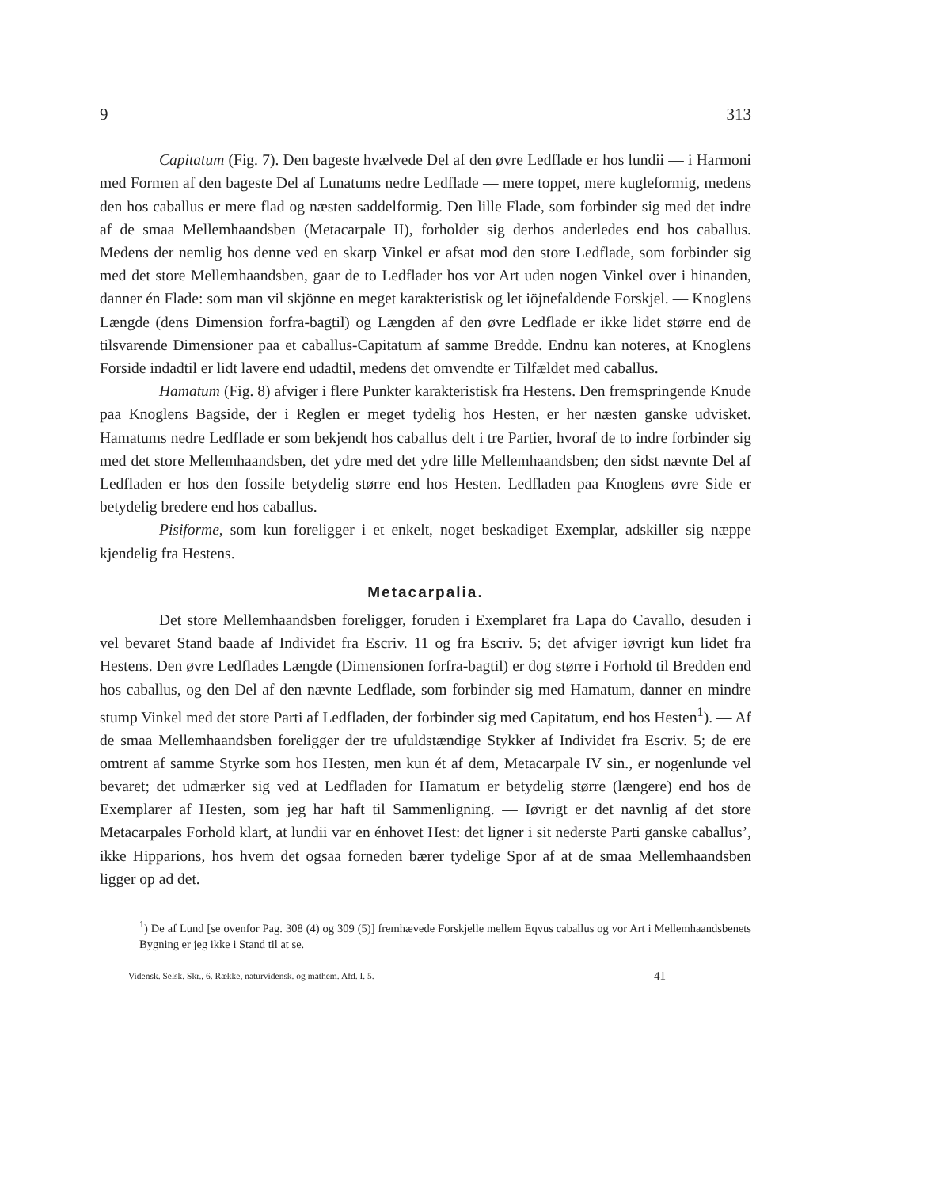9 313
Capitatum (Fig. 7). Den bageste hvælvede Del af den øvre Ledflade er hos lundii — i Harmoni med Formen af den bageste Del af Lunatums nedre Ledflade — mere toppet, mere kugleformig, medens den hos caballus er mere flad og næsten saddelformig. Den lille Flade, som forbinder sig med det indre af de smaa Mellemhaandsben (Metacarpale II), forholder sig derhos anderledes end hos caballus. Medens der nemlig hos denne ved en skarp Vinkel er afsat mod den store Ledflade, som forbinder sig med det store Mellemhaandsben, gaar de to Ledflader hos vor Art uden nogen Vinkel over i hinanden, danner én Flade: som man vil skjönne en meget karakteristisk og let iöjnefaldende Forskjel. — Knoglens Længde (dens Dimension forfra-bagtil) og Længden af den øvre Ledflade er ikke lidet større end de tilsvarende Dimensioner paa et caballus-Capitatum af samme Bredde. Endnu kan noteres, at Knoglens Forside indadtil er lidt lavere end udadtil, medens det omvendte er Tilfældet med caballus.
Hamatum (Fig. 8) afviger i flere Punkter karakteristisk fra Hestens. Den fremspringende Knude paa Knoglens Bagside, der i Reglen er meget tydelig hos Hesten, er her næsten ganske udvisket. Hamatums nedre Ledflade er som bekjendt hos caballus delt i tre Partier, hvoraf de to indre forbinder sig med det store Mellemhaandsben, det ydre med det ydre lille Mellemhaandsben; den sidst nævnte Del af Ledfladen er hos den fossile betydelig større end hos Hesten. Ledfladen paa Knoglens øvre Side er betydelig bredere end hos caballus.
Pisiforme, som kun foreligger i et enkelt, noget beskadiget Exemplar, adskiller sig næppe kjendelig fra Hestens.
Metacarpalia.
Det store Mellemhaandsben foreligger, foruden i Exemplaret fra Lapa do Cavallo, desuden i vel bevaret Stand baade af Individet fra Escriv. 11 og fra Escriv. 5; det afviger iøvrigt kun lidet fra Hestens. Den øvre Ledflades Længde (Dimensionen forfra-bagtil) er dog større i Forhold til Bredden end hos caballus, og den Del af den nævnte Ledflade, som forbinder sig med Hamatum, danner en mindre stump Vinkel med det store Parti af Ledfladen, der forbinder sig med Capitatum, end hos Hesten<sup>1</sup>). — Af de smaa Mellemhaandsben foreligger der tre ufuldstændige Stykker af Individet fra Escriv. 5; de ere omtrent af samme Styrke som hos Hesten, men kun ét af dem, Metacarpale IV sin., er nogenlunde vel bevaret; det udmærker sig ved at Ledfladen for Hamatum er betydelig større (længere) end hos de Exemplarer af Hesten, som jeg har haft til Sammenligning. — Iøvrigt er det navnlig af det store Metacarpales Forhold klart, at lundii var en énhovet Hest: det ligner i sit nederste Parti ganske caballus’, ikke Hipparions, hos hvem det ogsaa forneden bærer tydelige Spor af at de smaa Mellemhaandsben ligger op ad det.
<sup>1</sup>) De af Lund [se ovenfor Pag. 308 (4) og 309 (5)] fremhævede Forskjelle mellem Eqvus caballus og vor Art i Mellemhaandsbenets Bygning er jeg ikke i Stand til at se.
Vidensk. Selsk. Skr., 6. Række, naturvidensk. og mathem. Afd. I. 5. 41